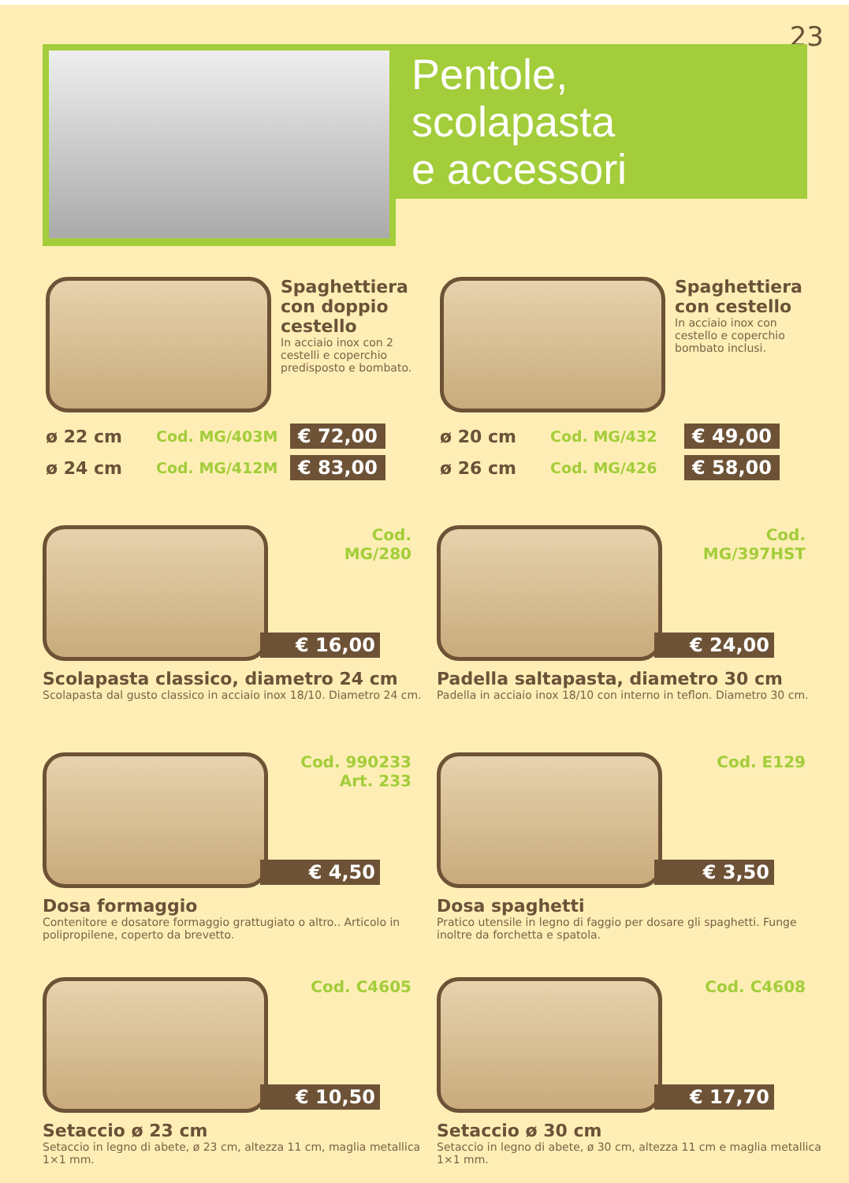23
Pentole,
scolapasta
e accessori
Spaghettiera con doppio cestello
In acciaio inox con 2 cestelli e coperchio predisposto e bombato.
ø 22 cm Cod. MG/403M € 72,00
ø 24 cm Cod. MG/412M € 83,00
Spaghettiera con cestello
In acciaio inox con cestello e coperchio bombato inclusi.
ø 20 cm Cod. MG/432 € 49,00
ø 26 cm Cod. MG/426 € 58,00
Cod.
MG/280
€ 16,00
Scolapasta classico, diametro 24 cm
Scolapasta dal gusto classico in acciaio inox 18/10. Diametro 24 cm.
Cod.
MG/397HST
€ 24,00
Padella saltapasta, diametro 30 cm
Padella in acciaio inox 18/10 con interno in teflon. Diametro 30 cm.
Cod. 990233
Art. 233
€ 4,50
Dosa formaggio
Contenitore e dosatore formaggio grattugiato o altro.. Articolo in polipropilene, coperto da brevetto.
Cod. E129
€ 3,50
Dosa spaghetti
Pratico utensile in legno di faggio per dosare gli spaghetti. Funge inoltre da forchetta e spatola.
Cod. C4605
€ 10,50
Setaccio ø 23 cm
Setaccio in legno di abete, ø 23 cm, altezza 11 cm, maglia metallica 1×1 mm.
Cod. C4608
€ 17,70
Setaccio ø 30 cm
Setaccio in legno di abete, ø 30 cm, altezza 11 cm e maglia metallica 1×1 mm.